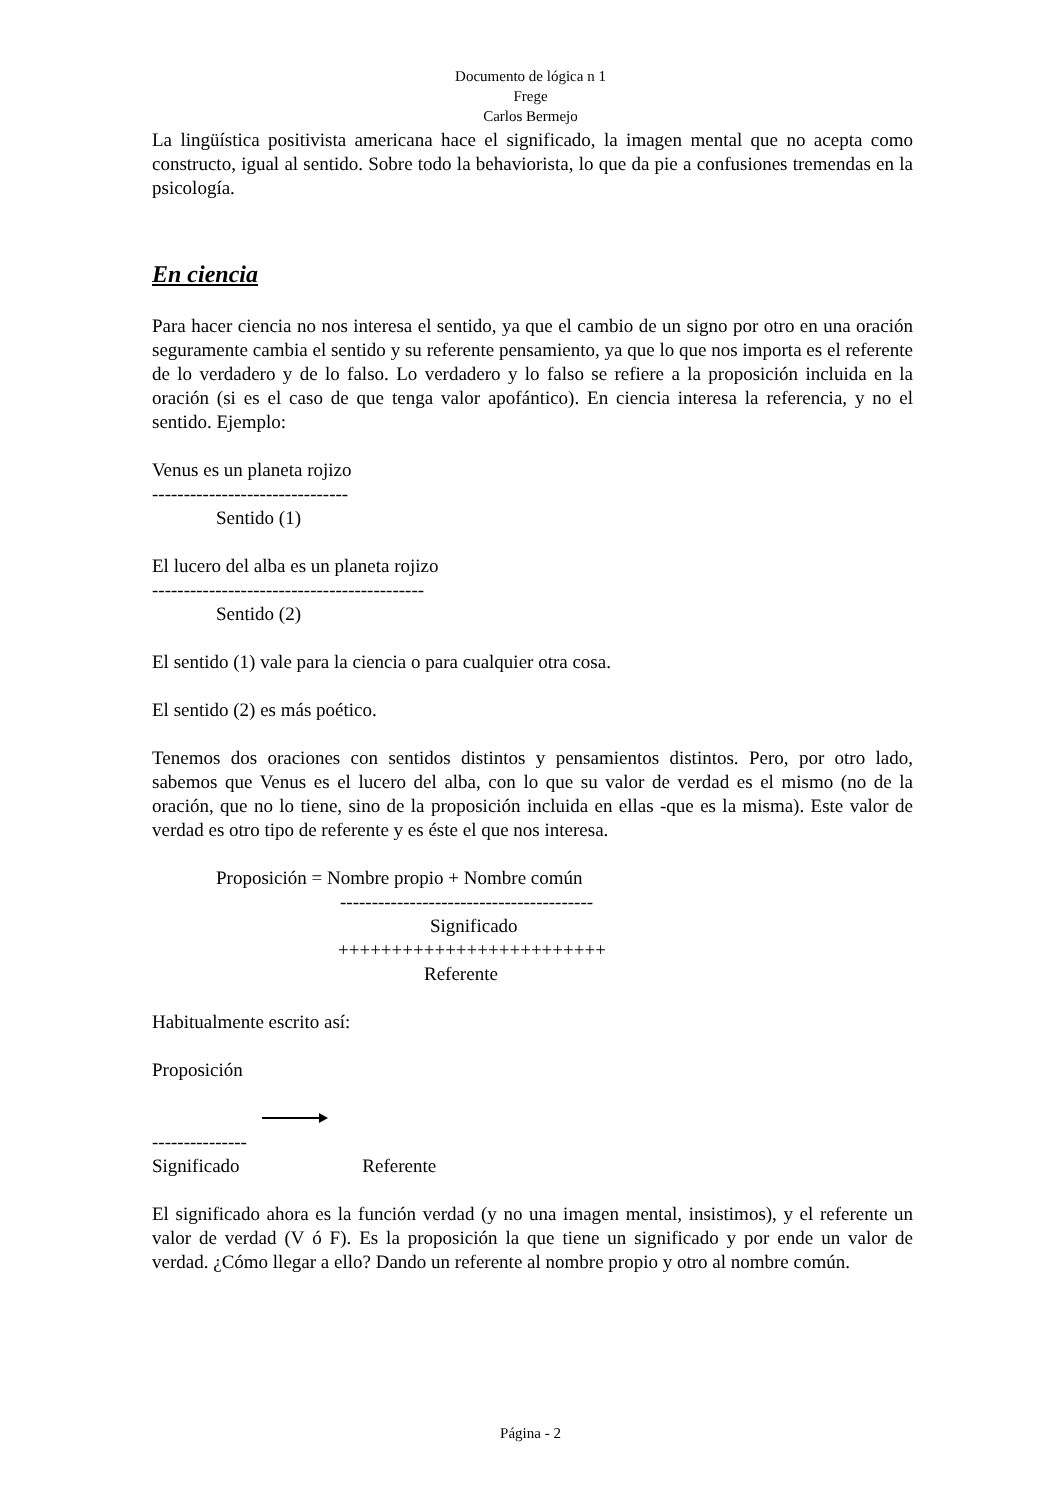Documento de lógica n 1
Frege
Carlos Bermejo
La lingüística positivista americana hace el significado, la imagen mental que no acepta como constructo, igual al sentido. Sobre todo la behaviorista, lo que da pie a confusiones tremendas en la psicología.
En ciencia
Para hacer ciencia no nos interesa el sentido, ya que el cambio de un signo por otro en una oración seguramente cambia el sentido y su referente pensamiento, ya que lo que nos importa es el referente de lo verdadero y de lo falso. Lo verdadero y lo falso se refiere a la proposición incluida en la oración (si es el caso de que tenga valor apofántico). En ciencia interesa la referencia, y no el sentido. Ejemplo:
Venus es un planeta rojizo
-------------------------------
Sentido (1)
El lucero del alba es un planeta rojizo
-------------------------------------------
Sentido (2)
El sentido (1) vale para la ciencia o para cualquier otra cosa.
El sentido (2) es más poético.
Tenemos dos oraciones con sentidos distintos y pensamientos distintos. Pero, por otro lado, sabemos que Venus es el lucero del alba, con lo que su valor de verdad es el mismo (no de la oración, que no lo tiene, sino de la proposición incluida en ellas -que es la misma). Este valor de verdad es otro tipo de referente y es éste el que nos interesa.
Proposición = Nombre propio + Nombre común
----------------------------------------
Significado
+++++++++++++++++++++++++
Referente
Habitualmente escrito así:
Proposición
---------------
Significado Referente
El significado ahora es la función verdad (y no una imagen mental, insistimos), y el referente un valor de verdad (V ó F). Es la proposición la que tiene un significado y por ende un valor de verdad. ¿Cómo llegar a ello? Dando un referente al nombre propio y otro al nombre común.
Página - 2